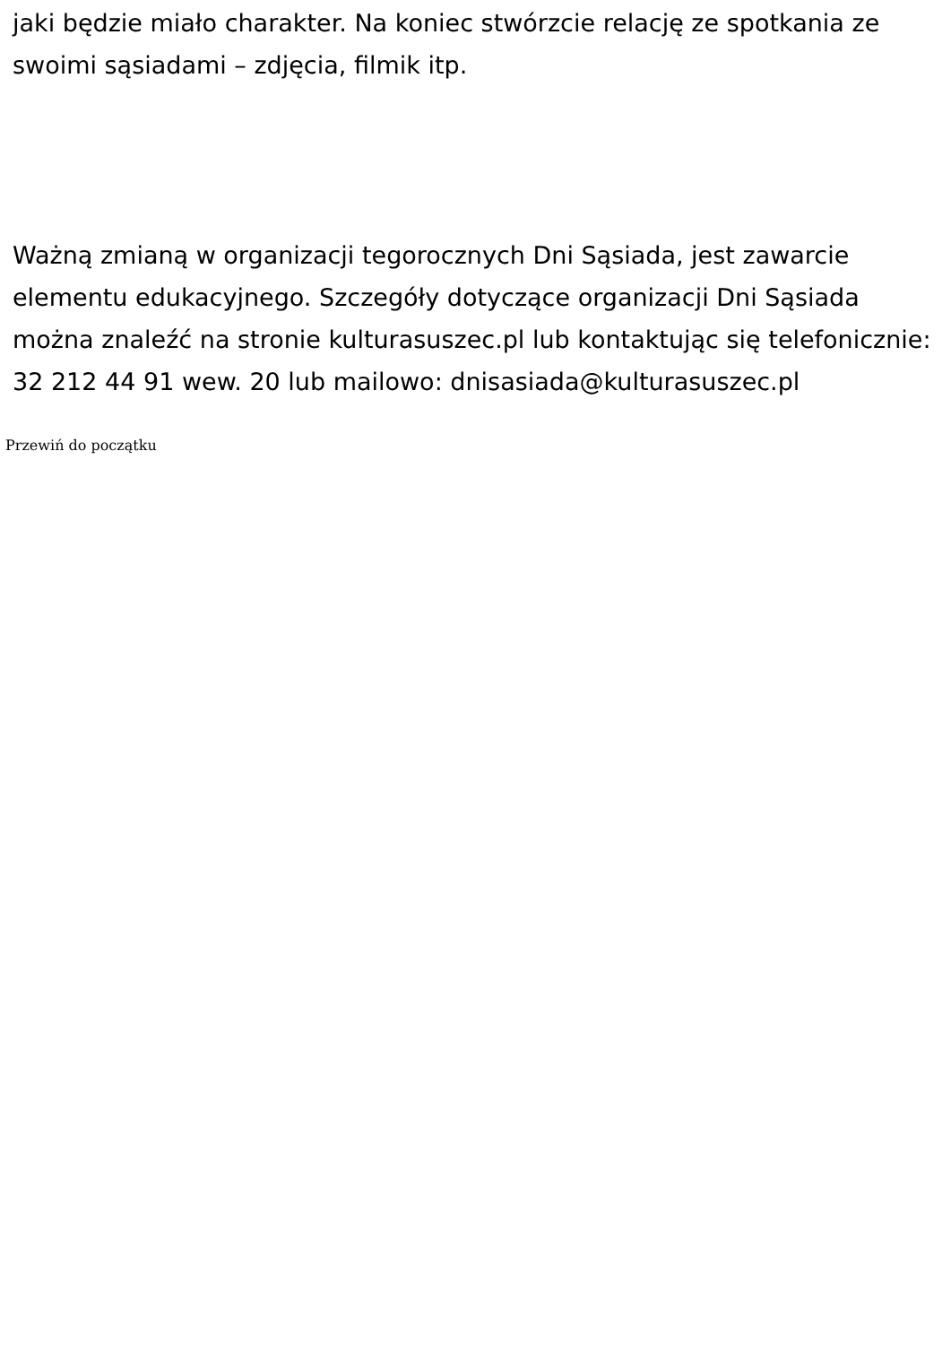jaki będzie miało charakter. Na koniec stwórzcie relację ze spotkania ze swoimi sąsiadami – zdjęcia, filmik itp.
Ważną zmianą w organizacji tegorocznych Dni Sąsiada, jest zawarcie elementu edukacyjnego. Szczegóły dotyczące organizacji Dni Sąsiada można znaleźć na stronie kulturasuszec.pl lub kontaktując się telefonicznie: 32 212 44 91 wew. 20 lub mailowo: dnisasiada@kulturasuszec.pl
Przewiń do początku